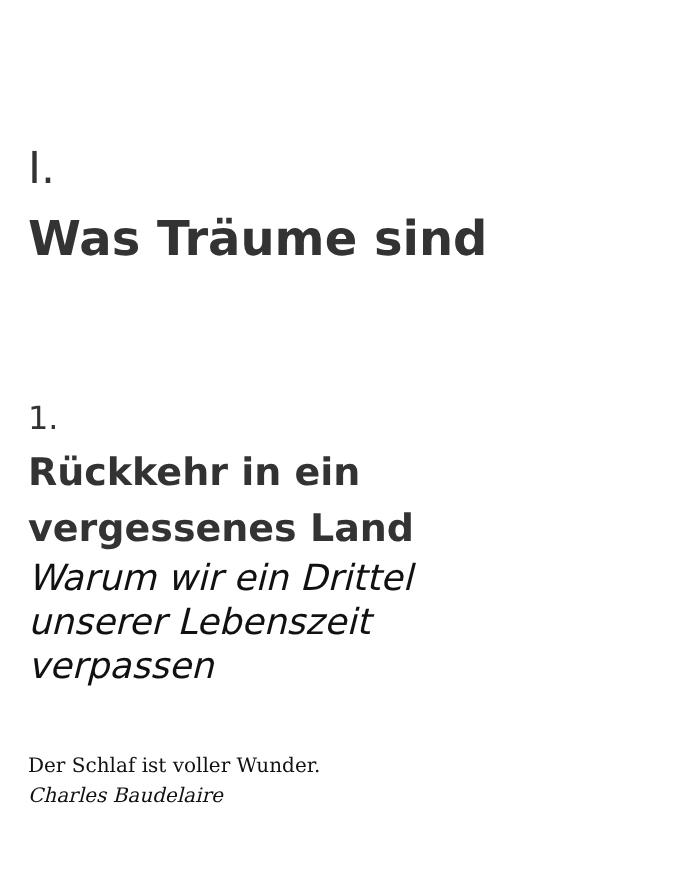I.
Was Träume sind
1.
Rückkehr in ein
vergessenes Land
Warum wir ein Drittel
unserer Lebenszeit
verpassen
Der Schlaf ist voller Wunder.
Charles Baudelaire